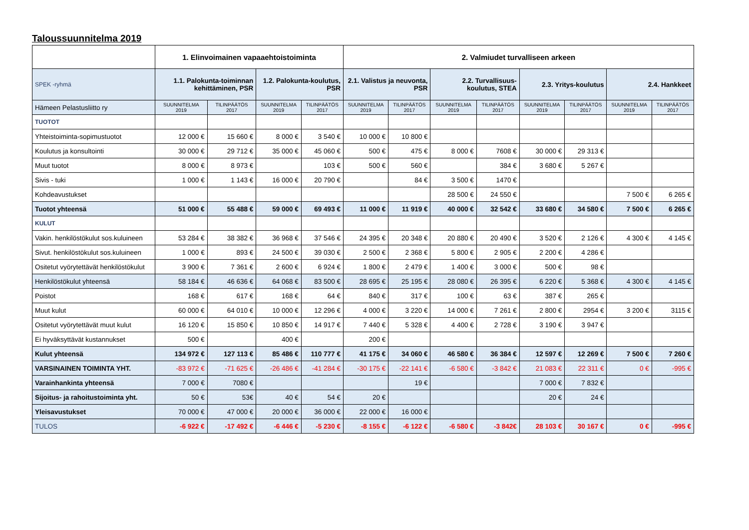Taloussuunnitelma 2019
| | 1. Elinvoimainen vapaaehtoistoiminta | | | | 2. Valmiudet turvalliseen arkeen | | | | | | | |
| --- | --- | --- | --- | --- | --- | --- | --- | --- | --- | --- | --- | --- |
| SPEK -ryhmä | 1.1. Palokunta-toiminnan kehittäminen, PSR | | 1.2. Palokunta-koulutus, PSR | | 2.1. Valistus ja neuvonta, PSR | | 2.2. Turvallisuus-koulutus, STEA | | 2.3. Yritys-koulutus | | 2.4. Hankkeet | |
| Hämeen Pelastusliitto ry | SUUNNITELMA 2019 | TILINPÄÄTÖS 2017 | SUUNNITELMA 2019 | TILINPÄÄTÖS 2017 | SUUNNITELMA 2019 | TILINPÄÄTÖS 2017 | SUUNNITELMA 2019 | TILINPÄÄTÖS 2017 | SUUNNITELMA 2019 | TILINPÄÄTÖS 2017 | SUUNNITELMA 2019 | TILINPÄÄTÖS 2017 |
| TUOTOT | | | | | | | | | | | | |
| Yhteistoiminta-sopimustuotot | 12 000 € | 15 660 € | 8 000 € | 3 540 € | 10 000 € | 10 800 € | | | | | | |
| Koulutus ja konsultointi | 30 000 € | 29 712 € | 35 000 € | 45 060 € | 500 € | 475 € | 8 000 € | 7608 € | 30 000 € | 29 313 € | | |
| Muut tuotot | 8 000 € | 8 973 € | | 103 € | 500 € | 560 € | | 384 € | 3 680 € | 5 267 € | | |
| Sivis - tuki | 1 000 € | 1 143 € | 16 000 € | 20 790 € | | 84 € | 3 500 € | 1470 € | | | | |
| Kohdeavustukset | | | | | | | 28 500 € | 24 550 € | | | 7 500 € | 6 265 € |
| Tuotot yhteensä | 51 000 € | 55 488 € | 59 000 € | 69 493 € | 11 000 € | 11 919 € | 40 000 € | 32 542 € | 33 680 € | 34 580 € | 7 500 € | 6 265 € |
| KULUT | | | | | | | | | | | | |
| Vakin. henkilöstökulut sos.kuluineen | 53 284 € | 38 382 € | 36 968 € | 37 546 € | 24 395 € | 20 348 € | 20 880 € | 20 490 € | 3 520 € | 2 126 € | 4 300 € | 4 145 € |
| Sivut. henkilöstökulut sos.kuluineen | 1 000 € | 893 € | 24 500 € | 39 030 € | 2 500 € | 2 368 € | 5 800 € | 2 905 € | 2 200 € | 4 286 € | | |
| Ositetut vyörytettävät henkilöstökulut | 3 900 € | 7 361 € | 2 600 € | 6 924 € | 1 800 € | 2 479 € | 1 400 € | 3 000 € | 500 € | 98 € | | |
| Henkilöstökulut yhteensä | 58 184 € | 46 636 € | 64 068 € | 83 500 € | 28 695 € | 25 195 € | 28 080 € | 26 395 € | 6 220 € | 5 368 € | 4 300 € | 4 145 € |
| Poistot | 168 € | 617 € | 168 € | 64 € | 840 € | 317 € | 100 € | 63 € | 387 € | 265 € | | |
| Muut kulut | 60 000 € | 64 010 € | 10 000 € | 12 296 € | 4 000 € | 3 220 € | 14 000 € | 7 261 € | 2 800 € | 2954 € | 3 200 € | 3115 € |
| Ositetut vyörytettävät muut kulut | 16 120 € | 15 850 € | 10 850 € | 14 917 € | 7 440 € | 5 328 € | 4 400 € | 2 728 € | 3 190 € | 3 947 € | | |
| Ei hyväksyttävät kustannukset | 500 € | | 400 € | | 200 € | | | | | | | |
| Kulut yhteensä | 134 972 € | 127 113 € | 85 486 € | 110 777 € | 41 175 € | 34 060 € | 46 580 € | 36 384 € | 12 597 € | 12 269 € | 7 500 € | 7 260 € |
| VARSINAINEN TOIMINTA YHT. | -83 972 € | -71 625 € | -26 486 € | -41 284 € | -30 175 € | -22 141 € | -6 580 € | -3 842 € | 21 083 € | 22 311 € | 0 € | -995 € |
| Varainhankinta yhteensä | 7 000 € | 7080 € | | | | 19 € | | | 7 000 € | 7 832 € | | |
| Sijoitus- ja rahoitustoiminta yht. | 50 € | 53€ | 40 € | 54 € | 20 € | | | | 20 € | 24 € | | |
| Yleisavustukset | 70 000 € | 47 000 € | 20 000 € | 36 000 € | 22 000 € | 16 000 € | | | | | | |
| TULOS | -6 922 € | -17 492 € | -6 446 € | -5 230 € | -8 155 € | -6 122 € | -6 580 € | -3 842€ | 28 103 € | 30 167 € | 0 € | -995 € |